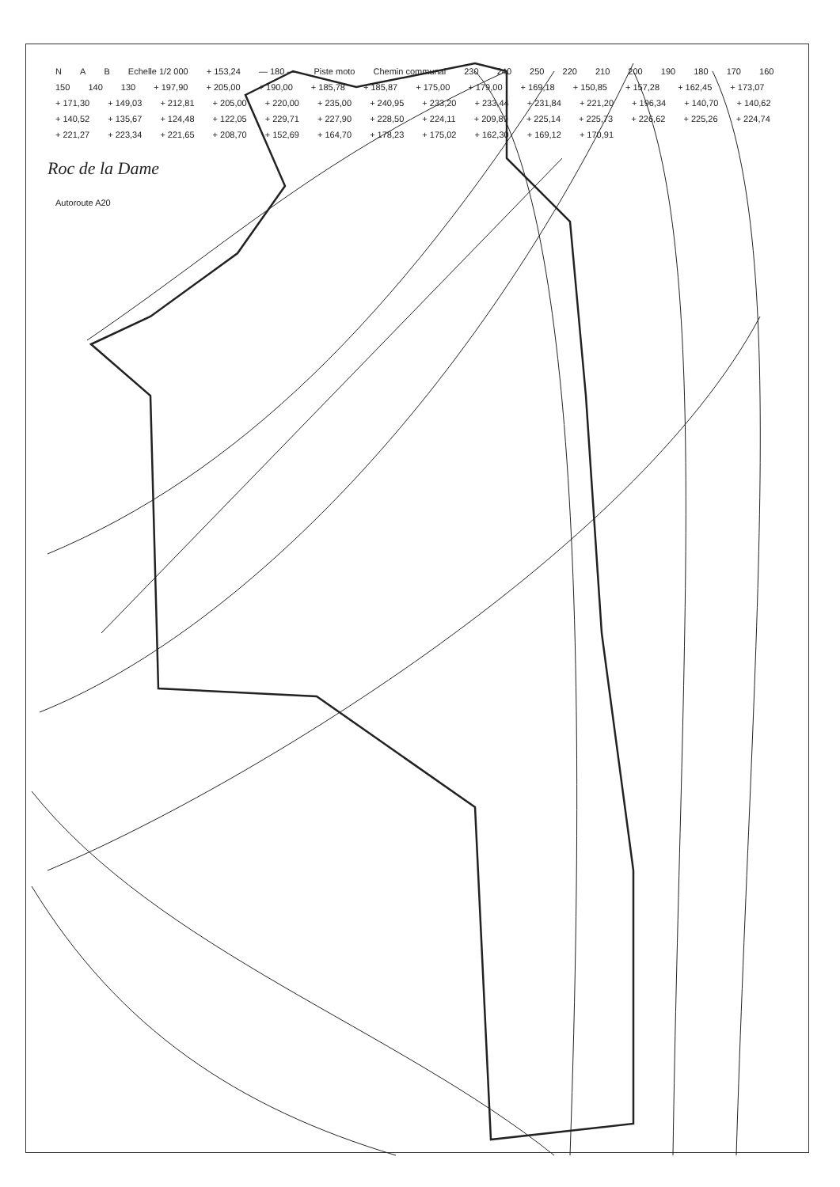N A B Echelle 1/2 000 + 153,24 — 180 — Piste moto Chemin communal 230 240 250 220 210 200 190 180 170 160 150 140 130 + 197,90 + 205,00 + 190,00 + 185,78 + 185,87 + 175,00 + 179,00 + 169,18 + 150,85 + 157,28 + 162,45 + 173,07 + 171,30 + 149,03 + 212,81 + 205,00 + 220,00 + 235,00 + 240,95 + 233,20 + 233,44 + 231,84 + 221,20 + 196,34 + 140,70 + 140,62 + 140,52 + 135,67 + 124,48 + 122,05 + 229,71 + 227,90 + 228,50 + 224,11 + 209,89 + 225,14 + 225,73 + 226,62 + 225,26 + 224,74 + 221,27 + 223,34 + 221,65 + 208,70 + 152,69 + 164,70 + 178,23 + 175,02 + 162,30 + 169,12 + 170,91
Roc de la Dame
Autoroute A20